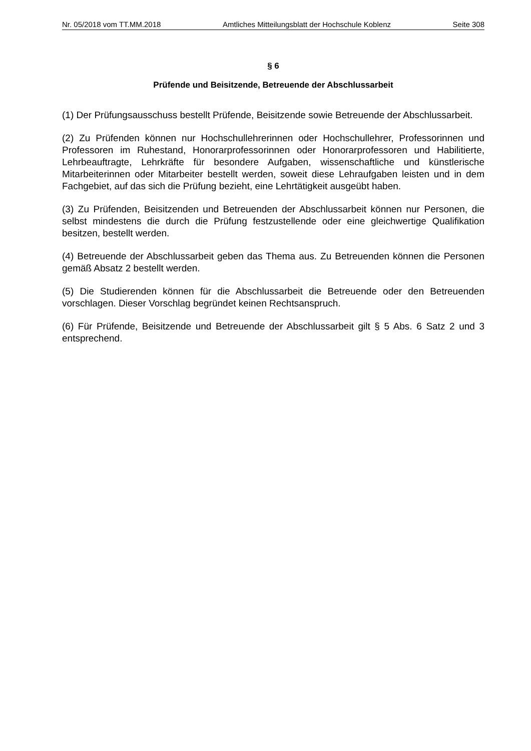Nr. 05/2018 vom TT.MM.2018 Amtliches Mitteilungsblatt der Hochschule Koblenz Seite 308
§ 6
Prüfende und Beisitzende, Betreuende der Abschlussarbeit
(1) Der Prüfungsausschuss bestellt Prüfende, Beisitzende sowie Betreuende der Abschlussarbeit.
(2) Zu Prüfenden können nur Hochschullehrerinnen oder Hochschullehrer, Professorinnen und Professoren im Ruhestand, Honorarprofessorinnen oder Honorarprofessoren und Habilitierte, Lehrbeauftragte, Lehrkräfte für besondere Aufgaben, wissenschaftliche und künstlerische Mitarbeiterinnen oder Mitarbeiter bestellt werden, soweit diese Lehraufgaben leisten und in dem Fachgebiet, auf das sich die Prüfung bezieht, eine Lehrtätigkeit ausgeübt haben.
(3) Zu Prüfenden, Beisitzenden und Betreuenden der Abschlussarbeit können nur Personen, die selbst mindestens die durch die Prüfung festzustellende oder eine gleichwertige Qualifikation besitzen, bestellt werden.
(4) Betreuende der Abschlussarbeit geben das Thema aus. Zu Betreuenden können die Personen gemäß Absatz 2 bestellt werden.
(5) Die Studierenden können für die Abschlussarbeit die Betreuende oder den Betreuenden vorschlagen. Dieser Vorschlag begründet keinen Rechtsanspruch.
(6) Für Prüfende, Beisitzende und Betreuende der Abschlussarbeit gilt § 5 Abs. 6 Satz 2 und 3 entsprechend.